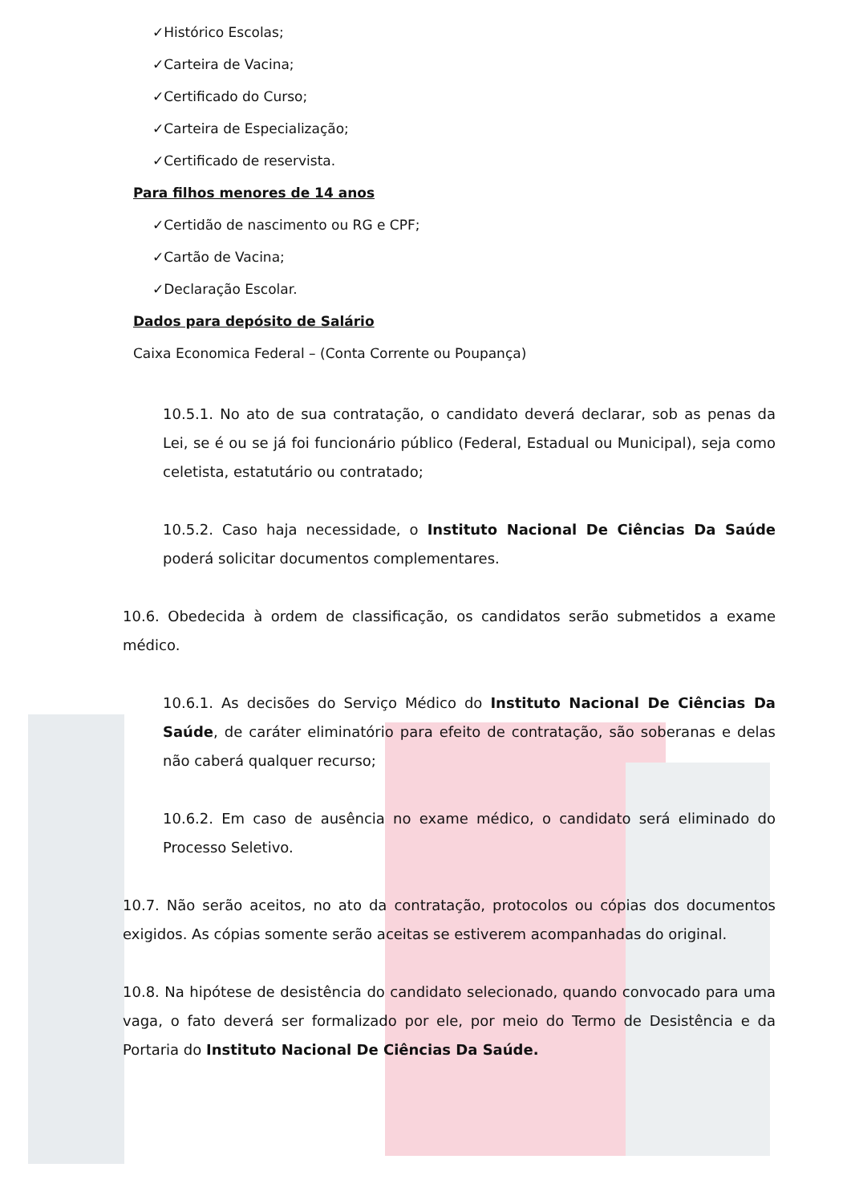✓Histórico Escolas;
✓Carteira de Vacina;
✓Certificado do Curso;
✓Carteira de Especialização;
✓Certificado de reservista.
Para filhos menores de 14 anos
✓Certidão de nascimento ou RG e CPF;
✓Cartão de Vacina;
✓Declaração Escolar.
Dados para depósito de Salário
Caixa Economica Federal – (Conta Corrente ou Poupança)
10.5.1. No ato de sua contratação, o candidato deverá declarar, sob as penas da Lei, se é ou se já foi funcionário público (Federal, Estadual ou Municipal), seja como celetista, estatutário ou contratado;
10.5.2. Caso haja necessidade, o Instituto Nacional De Ciências Da Saúde poderá solicitar documentos complementares.
10.6. Obedecida à ordem de classificação, os candidatos serão submetidos a exame médico.
10.6.1. As decisões do Serviço Médico do Instituto Nacional De Ciências Da Saúde, de caráter eliminatório para efeito de contratação, são soberanas e delas não caberá qualquer recurso;
10.6.2. Em caso de ausência no exame médico, o candidato será eliminado do Processo Seletivo.
10.7. Não serão aceitos, no ato da contratação, protocolos ou cópias dos documentos exigidos. As cópias somente serão aceitas se estiverem acompanhadas do original.
10.8. Na hipótese de desistência do candidato selecionado, quando convocado para uma vaga, o fato deverá ser formalizado por ele, por meio do Termo de Desistência e da Portaria do Instituto Nacional De Ciências Da Saúde.